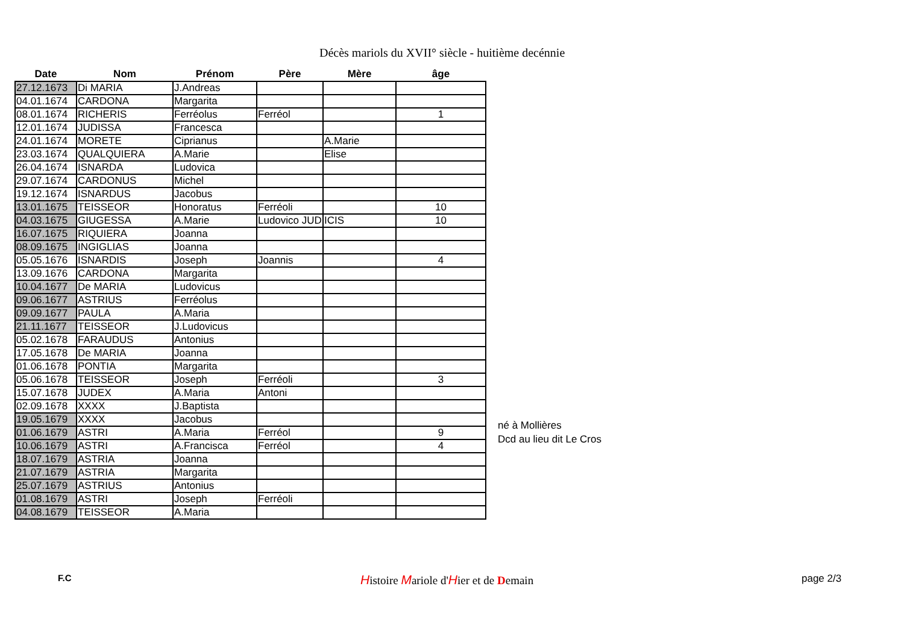Décès mariols du XVII° siècle - huitième decénnie
| Date | Nom | Prénom | Père | Mère | âge |
| --- | --- | --- | --- | --- | --- |
| 27.12.1673 | Di MARIA | J.Andreas | | | |
| 04.01.1674 | CARDONA | Margarita | | | |
| 08.01.1674 | RICHERIS | Ferréolus | Ferréol | | 1 |
| 12.01.1674 | JUDISSA | Francesca | | | |
| 24.01.1674 | MORETE | Ciprianus | | A.Marie | |
| 23.03.1674 | QUALQUIERA | A.Marie | | Elise | |
| 26.04.1674 | ISNARDA | Ludovica | | | |
| 29.07.1674 | CARDONUS | Michel | | | |
| 19.12.1674 | ISNARDUS | Jacobus | | | |
| 13.01.1675 | TEISSEOR | Honoratus | Ferréoli | | 10 |
| 04.03.1675 | GIUGESSA | A.Marie | Ludovico JUD | ICIS | 10 |
| 16.07.1675 | RIQUIERA | Joanna | | | |
| 08.09.1675 | INGIGLIAS | Joanna | | | |
| 05.05.1676 | ISNARDIS | Joseph | Joannis | | 4 |
| 13.09.1676 | CARDONA | Margarita | | | |
| 10.04.1677 | De MARIA | Ludovicus | | | |
| 09.06.1677 | ASTRIUS | Ferréolus | | | |
| 09.09.1677 | PAULA | A.Maria | | | |
| 21.11.1677 | TEISSEOR | J.Ludovicus | | | |
| 05.02.1678 | FARAUDUS | Antonius | | | |
| 17.05.1678 | De MARIA | Joanna | | | |
| 01.06.1678 | PONTIA | Margarita | | | |
| 05.06.1678 | TEISSEOR | Joseph | Ferréoli | | 3 |
| 15.07.1678 | JUDEX | A.Maria | Antoni | | |
| 02.09.1678 | XXXX | J.Baptista | | | |
| 19.05.1679 | XXXX | Jacobus | | | |
| 01.06.1679 | ASTRI | A.Maria | Ferréol | | 9 |
| 10.06.1679 | ASTRI | A.Francisca | Ferréol | | 4 |
| 18.07.1679 | ASTRIA | Joanna | | | |
| 21.07.1679 | ASTRIA | Margarita | | | |
| 25.07.1679 | ASTRIUS | Antonius | | | |
| 01.08.1679 | ASTRI | Joseph | Ferréoli | | |
| 04.08.1679 | TEISSEOR | A.Maria | | | |
né à Mollières
Dcd au lieu dit Le Cros
F.C Histoire Mariole d'Hier et de Demain page 2/3